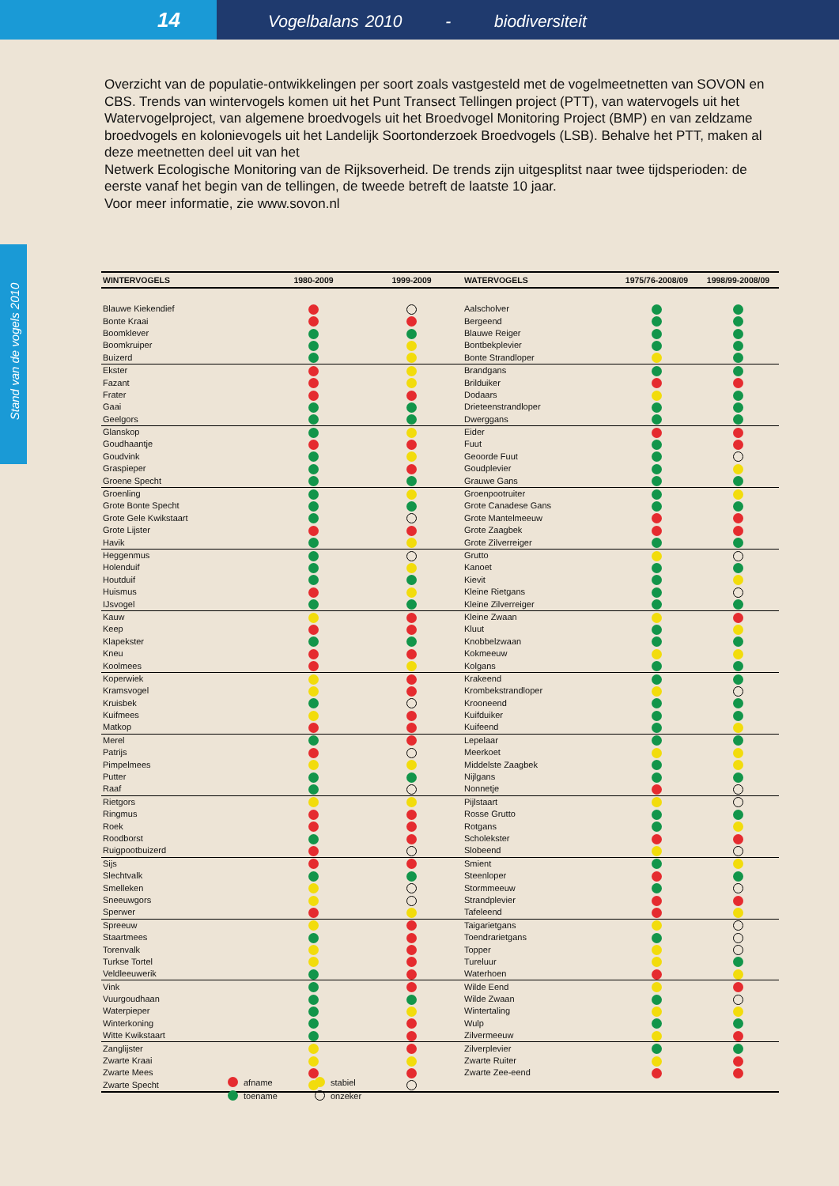14
Vogelbalans 2010 - biodiversiteit
Stand van de vogels 2010
Overzicht van de populatie-ontwikkelingen per soort zoals vastgesteld met de vogelmeetnetten van SOVON en CBS. Trends van wintervogels komen uit het Punt Transect Tellingen project (PTT), van watervogels uit het Watervogelproject, van algemene broedvogels uit het Broedvogel Monitoring Project (BMP) en van zeldzame broedvogels en kolonievogels uit het Landelijk Soortonderzoek Broedvogels (LSB). Behalve het PTT, maken al deze meetnetten deel uit van het
Netwerk Ecologische Monitoring van de Rijksoverheid. De trends zijn uitgesplitst naar twee tijdsperioden: de eerste vanaf het begin van de tellingen, de tweede betreft de laatste 10 jaar.
Voor meer informatie, zie www.sovon.nl
| WINTERVOGELS | 1980-2009 | 1999-2009 | WATERVOGELS | 1975/76-2008/09 | 1998/99-2008/09 |
| --- | --- | --- | --- | --- | --- |
| Blauwe Kiekendief | | | Aalscholver | | |
| Bonte Kraai | | | Bergeend | | |
| Boomklever | | | Blauwe Reiger | | |
| Boomkruiper | | | Bontbekplevier | | |
| Buizerd | | | Bonte Strandloper | | |
| Ekster | | | Brandgans | | |
| Fazant | | | Brilduiker | | |
| Frater | | | Dodaars | | |
| Gaai | | | Drieteenstrandloper | | |
| Geelgors | | | Dwerggans | | |
| Glanskop | | | Eider | | |
| Goudhaantje | | | Fuut | | |
| Goudvink | | | Geoorde Fuut | | |
| Graspieper | | | Goudplevier | | |
| Groene Specht | | | Grauwe Gans | | |
| Groenling | | | Groenpootruiter | | |
| Grote Bonte Specht | | | Grote Canadese Gans | | |
| Grote Gele Kwikstaart | | | Grote Mantelmeeuw | | |
| Grote Lijster | | | Grote Zaagbek | | |
| Havik | | | Grote Zilverreiger | | |
| Heggenmus | | | Grutto | | |
| Holenduif | | | Kanoet | | |
| Houtduif | | | Kievit | | |
| Huismus | | | Kleine Rietgans | | |
| IJsvogel | | | Kleine Zilverreiger | | |
| Kauw | | | Kleine Zwaan | | |
| Keep | | | Kluut | | |
| Klapekster | | | Knobbelzwaan | | |
| Kneu | | | Kokmeeuw | | |
| Koolmees | | | Kolgans | | |
| Koperwiek | | | Krakeend | | |
| Kramsvogel | | | Krombekstrandloper | | |
| Kruisbek | | | Krooneend | | |
| Kuifmees | | | Kuifduiker | | |
| Matkop | | | Kuifeend | | |
| Merel | | | Lepelaar | | |
| Patrijs | | | Meerkoet | | |
| Pimpelmees | | | Middelste Zaagbek | | |
| Putter | | | Nijlgans | | |
| Raaf | | | Nonnetje | | |
| Rietgors | | | Pijlstaart | | |
| Ringmus | | | Rosse Grutto | | |
| Roek | | | Rotgans | | |
| Roodborst | | | Scholekster | | |
| Ruigpootbuizerd | | | Slobeend | | |
| Sijs | | | Smient | | |
| Slechtvalk | | | Steenloper | | |
| Smelleken | | | Stormmeeuw | | |
| Sneeuwgors | | | Strandplevier | | |
| Sperwer | | | Tafeleend | | |
| Spreeuw | | | Taigarietgans | | |
| Staartmees | | | Toendrarietgans | | |
| Torenvalk | | | Topper | | |
| Turkse Tortel | | | Tureluur | | |
| Veldleeuwerik | | | Waterhoen | | |
| Vink | | | Wilde Eend | | |
| Vuurgoudhaan | | | Wilde Zwaan | | |
| Waterpieper | | | Wintertaling | | |
| Winterkoning | | | Wulp | | |
| Witte Kwikstaart | | | Zilvermeeuw | | |
| Zanglijster | | | Zilverplevier | | |
| Zwarte Kraai | | | Zwarte Ruiter | | |
| Zwarte Mees | | | Zwarte Zee-eend | | |
| Zwarte Specht | | | | | |
afname stabiel toename onzeker